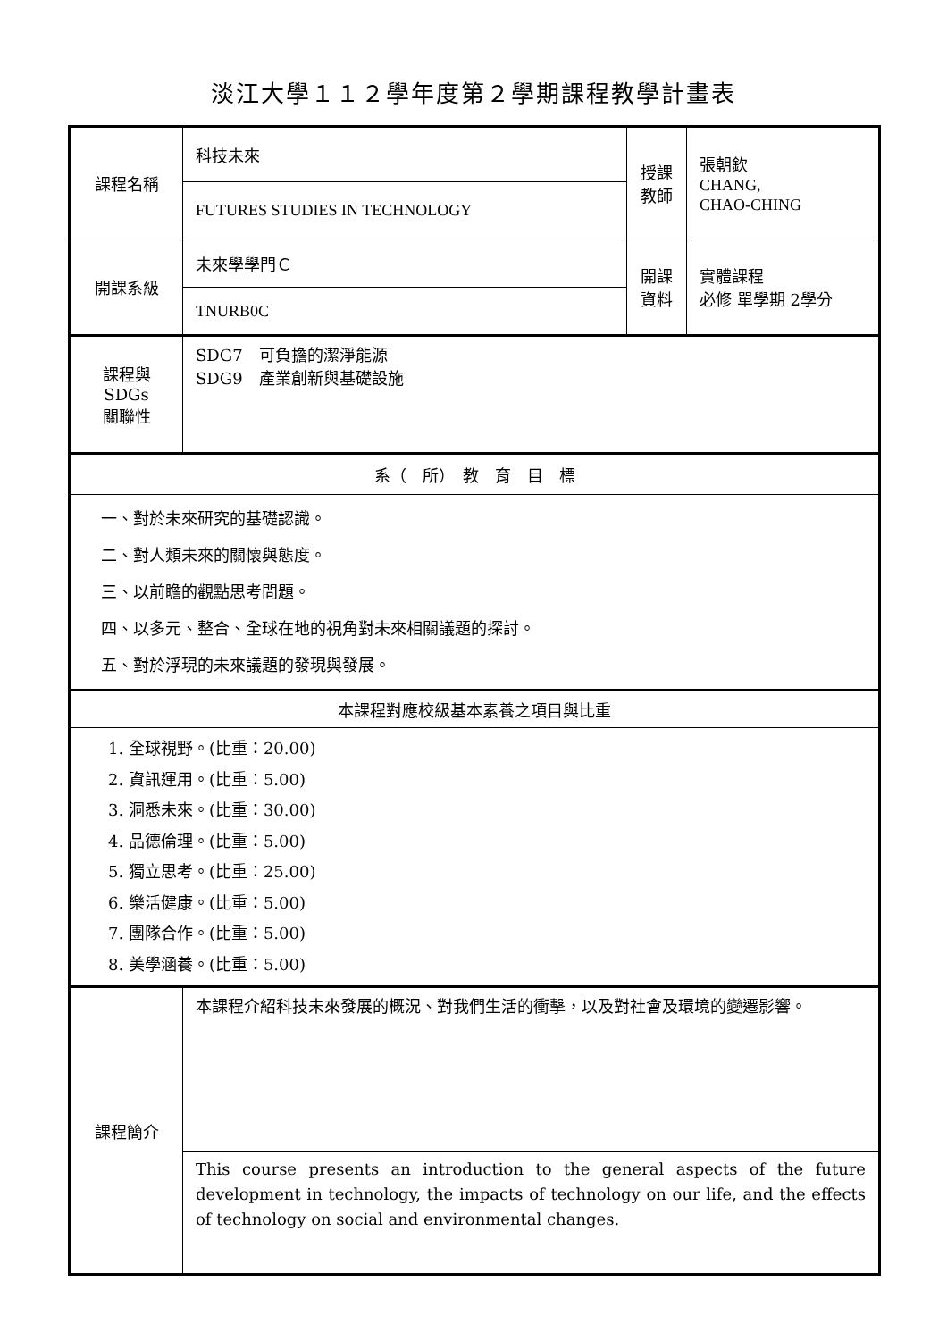淡江大學１１２學年度第２學期課程教學計畫表
| 課程名稱 | 科技未來 | 授課 教師 | 張朝欽 CHANG, CHAO-CHING |
| | FUTURES STUDIES IN TECHNOLOGY | | |
| 開課系級 | 未來學學門Ｃ | 開課 資料 | 實體課程 必修 單學期 2學分 |
| | TNURB0C | | |
| 課程與SDGs 關聯性 | SDG7 可負擔的潔淨能源 SDG9 產業創新與基礎設施 | | |
| 系（ 所） 教 育 目 標 | | | |
| 一、對於未來研究的基礎認識。 二、對人類未來的關懷與態度。 三、以前瞻的觀點思考問題。 四、以多元、整合、全球在地的視角對未來相關議題的探討。 五、對於浮現的未來議題的發現與發展。 | | | |
| 本課程對應校級基本素養之項目與比重 | | | |
| 1. 全球視野。(比重：20.00) 2. 資訊運用。(比重：5.00) 3. 洞悉未來。(比重：30.00) 4. 品德倫理。(比重：5.00) 5. 獨立思考。(比重：25.00) 6. 樂活健康。(比重：5.00) 7. 團隊合作。(比重：5.00) 8. 美學涵養。(比重：5.00) | | | |
| 課程簡介 | 本課程介紹科技未來發展的概況、對我們生活的衝擊，以及對社會及環境的變遷影響。 | | |
| | This course presents an introduction to the general aspects of the future development in technology, the impacts of technology on our life, and the effects of technology on social and environmental changes. | | |